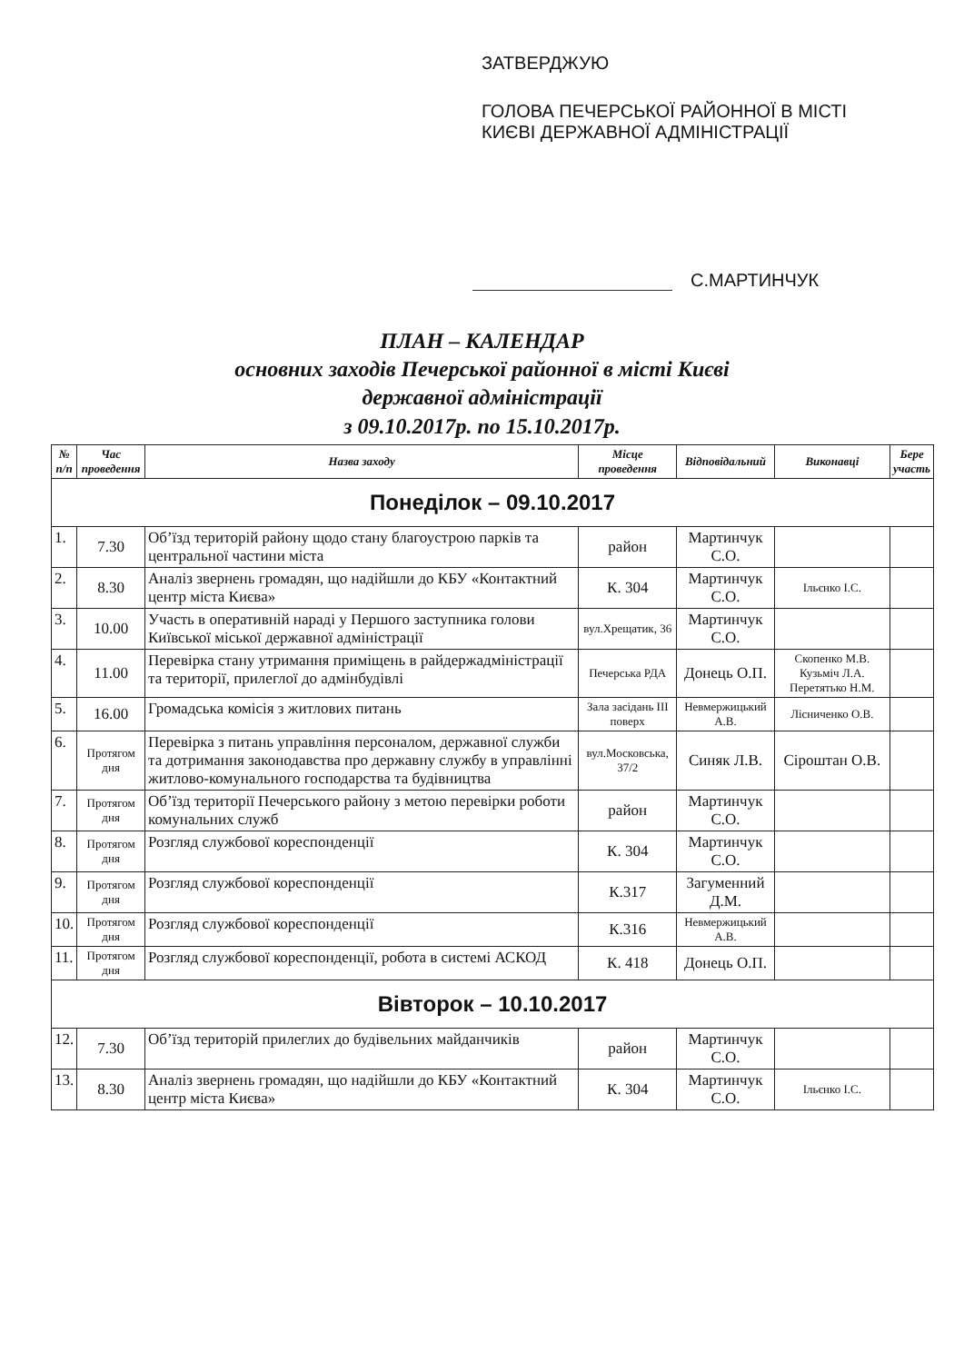ЗАТВЕРДЖУЮ
ГОЛОВА ПЕЧЕРСЬКОЇ РАЙОННОЇ В МІСТІ
КИЄВІ ДЕРЖАВНОЇ АДМІНІСТРАЦІЇ
С.МАРТИНЧУК
ПЛАН – КАЛЕНДАР
основних заходів Печерської районної в місті Києві
державної адміністрації
з 09.10.2017р. по 15.10.2017р.
| № п/п | Час проведення | Назва заходу | Місце проведення | Відповідальний | Виконавці | Бере участь |
| --- | --- | --- | --- | --- | --- | --- |
| Понеділок – 09.10.2017 | | | | | | |
| 1. | 7.30 | Об’їзд територій району щодо стану благоустрою парків та центральної частини міста | район | Мартинчук С.О. | | |
| 2. | 8.30 | Аналіз звернень громадян, що надійшли до КБУ «Контактний центр міста Києва» | К. 304 | Мартинчук С.О. | Ільєнко І.С. | |
| 3. | 10.00 | Участь в оперативній нараді у Першого заступника голови Київської міської державної адміністрації | вул.Хрещатик, 36 | Мартинчук С.О. | | |
| 4. | 11.00 | Перевірка стану утримання приміщень в райдержадміністрації та території, прилеглої до адмінбудівлі | Печерська РДА | Донець О.П. | Скопенко М.В. Кузьміч Л.А. Перетятько Н.М. | |
| 5. | 16.00 | Громадська комісія з житлових питань | Зала засідань ІІІ поверх | Невмержицький А.В. | Лісниченко О.В. | |
| 6. | Протягом дня | Перевірка з питань управління персоналом, державної служби та дотримання законодавства про державну службу в управлінні житлово-комунального господарства та будівництва | вул.Московська, 37/2 | Синяк Л.В. | Сіроштан О.В. | |
| 7. | Протягом дня | Об’їзд території Печерського району з метою перевірки роботи комунальних служб | район | Мартинчук С.О. | | |
| 8. | Протягом дня | Розгляд службової кореспонденції | К. 304 | Мартинчук С.О. | | |
| 9. | Протягом дня | Розгляд службової кореспонденції | К.317 | Загуменний Д.М. | | |
| 10. | Протягом дня | Розгляд службової кореспонденції | К.316 | Невмержицький А.В. | | |
| 11. | Протягом дня | Розгляд службової кореспонденції, робота в системі АСКОД | К. 418 | Донець О.П. | | |
| Вівторок – 10.10.2017 | | | | | | |
| 12. | 7.30 | Об’їзд територій прилеглих до будівельних майданчиків | район | Мартинчук С.О. | | |
| 13. | 8.30 | Аналіз звернень громадян, що надійшли до КБУ «Контактний центр міста Києва» | К. 304 | Мартинчук С.О. | Ільєнко І.С. | |